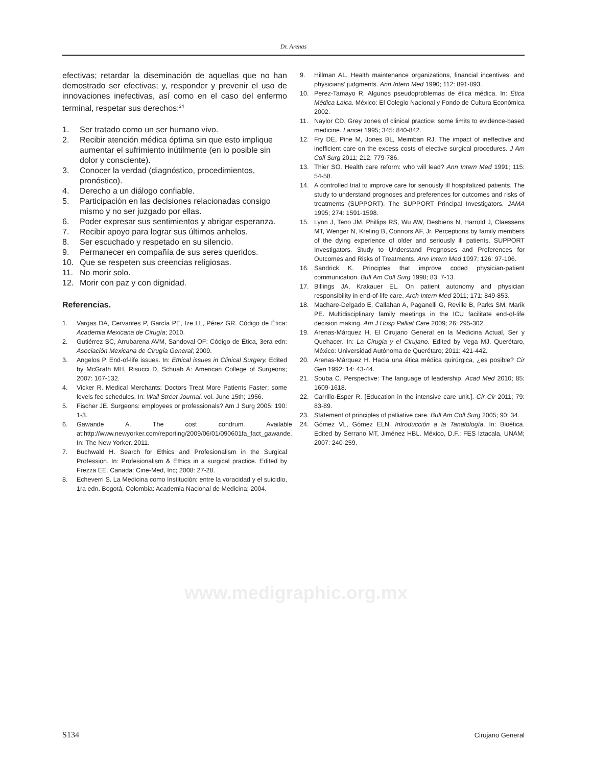Dr. Arenas
efectivas; retardar la diseminación de aquellas que no han demostrado ser efectivas; y, responder y prevenir el uso de innovaciones inefectivas, así como en el caso del enfermo terminal, respetar sus derechos:<sup>24</sup>
1. Ser tratado como un ser humano vivo.
2. Recibir atención médica óptima sin que esto implique aumentar el sufrimiento inútilmente (en lo posible sin dolor y consciente).
3. Conocer la verdad (diagnóstico, procedimientos, pronóstico).
4. Derecho a un diálogo confiable.
5. Participación en las decisiones relacionadas consigo mismo y no ser juzgado por ellas.
6. Poder expresar sus sentimientos y abrigar esperanza.
7. Recibir apoyo para lograr sus últimos anhelos.
8. Ser escuchado y respetado en su silencio.
9. Permanecer en compañía de sus seres queridos.
10. Que se respeten sus creencias religiosas.
11. No morir solo.
12. Morir con paz y con dignidad.
Referencias.
1. Vargas DA, Cervantes P, García PE, Ize LL, Pérez GR. Código de Ética: Academia Mexicana de Cirugía; 2010.
2. Gutiérrez SC, Arrubarena AVM, Sandoval OF: Código de Ética, 3era edn: Asociación Mexicana de Cirugía General; 2009.
3. Angelos P. End-of-life issues. In: Ethical issues in Clinical Surgery. Edited by McGrath MH, Risucci D, Schuab A: American College of Surgeons; 2007: 107-132.
4. Vicker R. Medical Merchants: Doctors Treat More Patients Faster; some levels fee schedules. In: Wall Street Journal. vol. June 15th; 1956.
5. Fischer JE. Surgeons: employees or professionals? Am J Surg 2005; 190: 1-3.
6. Gawande A. The cost condrum. Available at:http://www.newyorker.com/reporting/2009/06/01/090601fa_fact_gawande. In: The New Yorker. 2011.
7. Buchwald H. Search for Ethics and Profesionalism in the Surgical Profession. In: Profesionalism & Ethics in a surgical practice. Edited by Frezza EE. Canada: Cine-Med, Inc; 2008: 27-28.
8. Echeverri S. La Medicina como Institución: entre la voracidad y el suicidio, 1ra edn. Bogotá, Colombia: Academia Nacional de Medicina; 2004.
9. Hillman AL. Health maintenance organizations, financial incentives, and physicians’ judgments. Ann Intern Med 1990; 112: 891-893.
10. Perez-Tamayo R. Algunos pseudoproblemas de ética médica. In: Ética Médica Laica. México: El Colegio Nacional y Fondo de Cultura Económica 2002.
11. Naylor CD. Grey zones of clinical practice: some limits to evidence-based medicine. Lancet 1995; 345: 840-842.
12. Fry DE, Pine M, Jones BL, Meimban RJ. The impact of ineffective and inefficient care on the excess costs of elective surgical procedures. J Am Coll Surg 2011; 212: 779-786.
13. Thier SO. Health care reform: who will lead? Ann Intern Med 1991; 115: 54-58.
14. A controlled trial to improve care for seriously ill hospitalized patients. The study to understand prognoses and preferences for outcomes and risks of treatments (SUPPORT). The SUPPORT Principal Investigators. JAMA 1995; 274: 1591-1598.
15. Lynn J, Teno JM, Phillips RS, Wu AW, Desbiens N, Harrold J, Claessens MT, Wenger N, Kreling B, Connors AF, Jr. Perceptions by family members of the dying experience of older and seriously ill patients. SUPPORT Investigators. Study to Understand Prognoses and Preferences for Outcomes and Risks of Treatments. Ann Intern Med 1997; 126: 97-106.
16. Sandrick K. Principles that improve coded physician-patient communication. Bull Am Coll Surg 1998; 83: 7-13.
17. Billings JA, Krakauer EL. On patient autonomy and physician responsibility in end-of-life care. Arch Intern Med 2011; 171: 849-853.
18. Machare-Delgado E, Callahan A, Paganelli G, Reville B, Parks SM, Marik PE. Multidisciplinary family meetings in the ICU facilitate end-of-life decision making. Am J Hosp Palliat Care 2009; 26: 295-302.
19. Arenas-Márquez H. El Cirujano General en la Medicina Actual, Ser y Quehacer. In: La Cirugia y el Cirujano. Edited by Vega MJ. Querétaro, México: Universidad Autónoma de Querétaro; 2011: 421-442.
20. Arenas-Márquez H. Hacia una ética médica quirúrgica, ¿es posible? Cir Gen 1992: 14: 43-44.
21. Souba C. Perspective: The language of leadership. Acad Med 2010; 85: 1609-1618.
22. Carrillo-Esper R. [Education in the intensive care unit.]. Cir Cir 2011; 79: 83-89.
23. Statement of principles of palliative care. Bull Am Coll Surg 2005; 90: 34.
24. Gómez VL, Gómez ELN. Introducción a la Tanatología. In: Bioética. Edited by Serrano MT, Jiménez HBL. México, D.F.: FES Iztacala, UNAM; 2007: 240-259.
www.medigraphic.org.mx
S134 Cirujano General